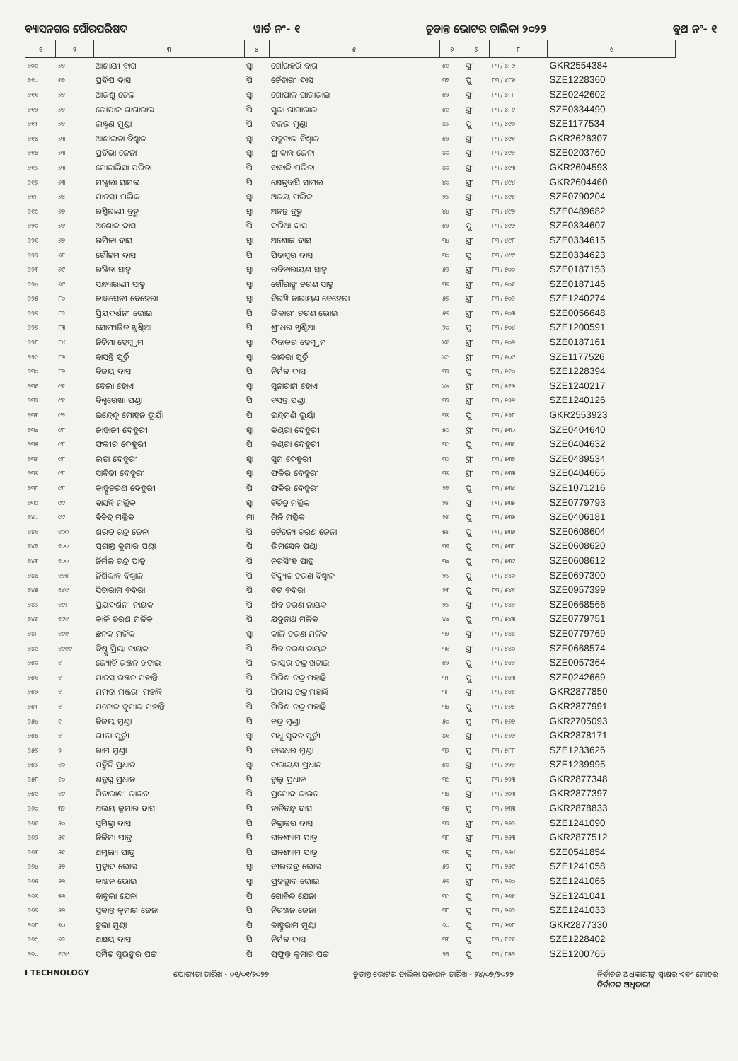ବ୍ୟାସନଗର ପୌରପରିଷଦ ୱାର୍ଡ ନଂ- ୧ ଚୂଡାନ୍ତ ଭୋଟର ତାଲିକା ୨୦୨୨ ବୁଥ ନଂ- ୧
| ୧ | ୨ | ୩ | ୪ | ୫ | ୬ | ୭ | ୮ | ୯ |
| --- | --- | --- | --- | --- | --- | --- | --- | --- |
| ୨୦୯ | ୬୨ | ଆଶାୟୀ ବାଗ | ସ୍ୱା | ଗୌରହରି ବାଗ | ୫୯ | ସ୍ତ୍ରୀ | ୮୩ / ୪୮୬ | GKR2554384 |
| ୨୧୦ | ୬୨ | ପ୍ରଦିପ ଦାସ | ପି | ଚୈତାରୀ ଦାସ | ୩୨ | ପୁ | ୮୩ / ୪୮୭ | SZE1228360 |
| ୨୧୧ | ୬୨ | ଆରଶୁ ଟେଲ | ସ୍ୱା | ଗୋପାଳ ଗାଗାରାଇ | ୫୨ | ସ୍ତ୍ରୀ | ୮୩ / ୪୮୮ | SZE0242602 |
| ୨୧୨ | ୬୨ | ଗୋପାଳ ଗାଗାରାଇ | ପି | ସୁରା ଗାଗାରାଇ | ୫୯ | ସ୍ତ୍ରୀ | ୮୩ / ୪୮୯ | SZE0334490 |
| ୨୧୩ | ୬୨ | ଲକ୍ଷ୍ମଣ ମୁଣ୍ଡା | ପି | ବଳଭ ମୁଣ୍ଡା | ୪୭ | ପୁ | ୮୩ / ୪୯୦ | SZE1177534 |
| ୨୧୪ | ୬୩ | ଆଶାଲତା ବିଶ୍ୱାଳ | ସ୍ୱା | ପଦ୍ମନାଭ ବିଶ୍ୱାଳ | ୫୨ | ସ୍ତ୍ରୀ | ୮୩ / ୪୯୧ | GKR2626307 |
| ୨୧୫ | ୬୩ | ପ୍ରତିଭା ଜେନା | ସ୍ୱା | ଶ୍ରୀକାନ୍ତ ଜେନା | ୪୦ | ସ୍ତ୍ରୀ | ୮୩ / ୪୯୨ | SZE0203760 |
| ୨୧୬ | ୬୩ | ମୋନାଲିସା ପରିଡା | ପି | ବାବାଜି ପରିଡା | ୪୦ | ସ୍ତ୍ରୀ | ୮୩ / ୪୯୩ | GKR2604593 |
| ୨୧୭ | ୬୩ | ମଞ୍ଜୁଲା ସାମଲ | ପି | କ୍ଷେତ୍ରବାସି ସାମଲ | ୪୦ | ସ୍ତ୍ରୀ | ୮୩ / ୪୯୪ | GKR2604460 |
| ୨୧୮ | ୬୪ | ମାନସୀ ମଲିକ | ସ୍ୱା | ଅଜୟ ମଲିକ | ୨୭ | ସ୍ତ୍ରୀ | ୮୩ / ୪୯୫ | SZE0790204 |
| ୨୧୯ | ୬୭ | ରଶ୍ମିରାଣୀ ବ୍ରହ୍ମ | ସ୍ୱା | ଅନନ୍ତ ବ୍ରହ୍ମ | ୪୪ | ସ୍ତ୍ରୀ | ୮୩ / ୪୯୬ | SZE0489682 |
| ୨୨୦ | ୬୭ | ଅଶୋକ ଦାସ | ପି | ଦରିଆ ଦାସ | ୫୨ | ପୁ | ୮୩ / ୪୯୭ | SZE0334607 |
| ୨୨୧ | ୬୭ | ଉର୍ମିଳା ଦାସ | ସ୍ୱା | ଅଶୋକ ଦାସ | ୩୪ | ସ୍ତ୍ରୀ | ୮୩ / ୪୯୮ | SZE0334615 |
| ୨୨୨ | ୬୮ | ଗୌତମ ଦାସ | ପି | ପିତାମ୍ବର ଦାସ | ୩୦ | ପୁ | ୮୩ / ୪୯୯ | SZE0334623 |
| ୨୨୩ | ୬୯ | ରଞ୍ଜିତା ସାହୁ | ସ୍ୱା | ରବିନାରାୟଣ ସାହୁ | ୫୨ | ସ୍ତ୍ରୀ | ୮୩ / ୫୦୦ | SZE0187153 |
| ୨୨୪ | ୬୯ | ସନ୍ଧ୍ୟାରାଣୀ ସାହୁ | ସ୍ୱା | ଗୌରାଙ୍ଗ ଚରଣ ସାହୁ | ୩୭ | ସ୍ତ୍ରୀ | ୮୩ / ୫୦୧ | SZE0187146 |
| ୨୨୫ | ୮୦ | ଜାଜ୍ଞସେନୀ ବେହେରା | ସ୍ୱା | ବିରଞ୍ଚି ନାରାୟଣ ବେହେରା | ୫୭ | ସ୍ତ୍ରୀ | ୮୩ / ୫୦୨ | SZE1240274 |
| ୨୨୬ | ୮୨ | ପ୍ରିୟଦର୍ଶନୀ ଭୋଇ | ପି | ଭିକାରୀ ଚରଣ ଭୋଇ | ୫୬ | ସ୍ତ୍ରୀ | ୮୩ / ୫୦୩ | SZE0056648 |
| ୨୨୭ | ୮୩ | ସୋମ୍ୟଜିତ ଖୁଣ୍ଟିଆ | ପି | ଶ୍ରୀଧର ଖୁଣ୍ଟିଆ | ୨୦ | ପୁ | ୮୩ / ୫୦୪ | SZE1200591 |
| ୨୨୮ | ୮୪ | ନିତିମା ହେମ୍ବ୍ରମ | ସ୍ୱା | ଦିବାକର ହେମ୍ବ୍ରମ | ୪୧ | ସ୍ତ୍ରୀ | ୮୩ / ୫୦୭ | SZE0187161 |
| ୨୨୯ | ୮୬ | ବାସନ୍ତି ପୂର୍ତ୍ତି | ସ୍ୱା | କାନ୍ଦରା ପୂର୍ତ୍ତି | ୪୯ | ସ୍ତ୍ରୀ | ୮୩ / ୫୦୯ | SZE1177526 |
| ୨୩୦ | ୮୭ | ବିଜୟ ଦାସ | ପି | ନିର୍ମଳ ଦାସ | ୩୨ | ପୁ | ୮୩ / ୫୧୦ | SZE1228394 |
| ୨୩୧ | ୯୧ | ବେଲା ହୋଏ | ସ୍ୱା | ସୁନାରାମ ହୋଏ | ୪୪ | ସ୍ତ୍ରୀ | ୮୩ / ୫୧୬ | SZE1240217 |
| ୨୩୨ | ୯୧ | ବିଶ୍ୱରେଖା ପଣ୍ଡା | ପି | ବସନ୍ତ ପଣ୍ଡା | ୩୨ | ସ୍ତ୍ରୀ | ୮୩ / ୫୨୭ | SZE1240126 |
| ୨୩୩ | ୯୨ | ଇନ୍ଦ୍ରେନ୍ଦୁ ମୋହନ ଭୂୟାଁ | ପି | ଇନ୍ଦ୍ରମଣି ଭୂୟାଁ | ୩୬ | ପୁ | ୮୩ / ୫୨୮ | GKR2553923 |
| ୨୩୪ | ୯୮ | ଜାହାଜୀ ଦେହୁରୀ | ସ୍ୱା | କଣ୍ଡରା ଦେହୁରୀ | ୫୯ | ସ୍ତ୍ରୀ | ୮୩ / ୫୩୦ | SZE0404640 |
| ୨୩୫ | ୯୮ | ଫକୀର ଦେହୁରୀ | ପି | କଣ୍ଡରା ଦେହୁରୀ | ୩୯ | ପୁ | ୮୩ / ୫୩୧ | SZE0404632 |
| ୨୩୬ | ୯୮ | ଲତା ଦେହୁରୀ | ସ୍ୱା | ସୁମ ଦେହୁରୀ | ୩୯ | ସ୍ତ୍ରୀ | ୮୩ / ୫୩୨ | SZE0489534 |
| ୨୩୭ | ୯୮ | ସାବିତ୍ରୀ ଦେହୁରୀ | ସ୍ୱା | ଫକିର ଦେହୁରୀ | ୩୭ | ସ୍ତ୍ରୀ | ୮୩ / ୫୩୩ | SZE0404665 |
| ୨୩୮ | ୯୮ | କାହ୍ନୁଚରଣ ଦେହୁରୀ | ପି | ଫକିର ଦେହୁରୀ | ୨୨ | ପୁ | ୮୩ / ୫୩୪ | SZE1071216 |
| ୨୩୯ | ୯୯ | ବାସନ୍ତି ମଲ୍ଲିକ | ସ୍ୱା | ବିଚିତ୍ର ମଲ୍ଲିକ | ୨୬ | ସ୍ତ୍ରୀ | ୮୩ / ୫୩୫ | SZE0779793 |
| ୨୪୦ | ୯୯ | ବିଚିତ୍ର ମଲ୍ଲିକ | ମା | ମିନି ମଲ୍ଲିକ | ୨୭ | ପୁ | ୮୩ / ୫୩୬ | SZE0406181 |
| ୨୪୧ | ୧୦୦ | ଶରତ ଚନ୍ଦ୍ର ଜେନା | ପି | ଚୈତନ୍ୟ ଚରଣ ଜେନା | ୫୬ | ପୁ | ୮୩ / ୫୩୭ | SZE0608604 |
| ୨୪୨ | ୧୦୦ | ପ୍ରଶାନ୍ତ କୁମାର ପଣ୍ଡା | ପି | ଭିମସେନ ପଣ୍ଡା | ୩୧ | ପୁ | ୮୩ / ୫୩୮ | SZE0608620 |
| ୨୪୩ | ୧୦୦ | ନିର୍ମଳ ଚନ୍ଦ୍ର ପାତ୍ର | ପି | ନରସିଂହ ପାତ୍ର | ୩୪ | ପୁ | ୮୩ / ୫୩୯ | SZE0608612 |
| ୨୪୪ | ୧୨୫ | ନିଶିକାନ୍ତ ବିଶ୍ୱାଳ | ପି | ବିଦ୍ୟୁତ ଚରଣ ବିଶ୍ୱାଳ | ୨୬ | ପୁ | ୮୩ / ୫୪୦ | SZE0697300 |
| ୨୪୫ | ୧୪୯ | ସିତାରାମ ବଦରା | ପି | ବଟ ବଦରା | ୨୩ | ପୁ | ୮୩ / ୫୪୧ | SZE0957399 |
| ୨୪୬ | ୧୯୮ | ପ୍ରିୟଦର୍ଶନୀ ନାୟକ | ପି | ଶିବ ଚରଣ ନାୟକ | ୨୭ | ସ୍ତ୍ରୀ | ୮୩ / ୫୪୨ | SZE0668566 |
| ୨୪୭ | ୧୯୯ | କାଳି ଚରଣ ମଳିକ | ପି | ଯଦୁନାଥ ମଳିକ | ୪୪ | ପୁ | ୮୩ / ୫୪୩ | SZE0779751 |
| ୨୪୮ | ୧୯୯ | ଛନକ ମଳିକ | ସ୍ୱା | କାଳି ଚରଣ ମଳିକ | ୩୨ | ସ୍ତ୍ରୀ | ୮୩ / ୫୪୪ | SZE0779769 |
| ୨୪୯ | ୧୯୯୯ | ବିଷ୍ଣୁ ପ୍ରିୟା ନାୟକ | ପି | ଶିବ ଚରଣ ନାୟକ | ୩୧ | ସ୍ତ୍ରୀ | ୮୩ / ୫୪୦ | SZE0668574 |
| ୨୫୦ | ୧ | ଜ୍ୟୋତି ରଞ୍ଜନ ଖଟାଇ | ପି | ଭାସ୍କର ଚନ୍ଦ୍ର ଖଟାଇ | ୫୨ | ପୁ | ୮୩ / ୫୫୨ | SZE0057364 |
| ୨୫୧ | ୧ | ମାନସ ରଞ୍ଜନ ମହାନ୍ତି | ପି | ଗିରିଶ ଚନ୍ଦ୍ର ମହାନ୍ତି | ୩୩ | ପୁ | ୮୩ / ୫୫୩ | SZE0242669 |
| ୨୫୨ | ୧ | ମମତା ମଞ୍ଜରୀ ମହାନ୍ତି | ପି | ଗିରୀସ ଚନ୍ଦ୍ର ମହାନ୍ତି | ୩୮ | ସ୍ତ୍ରୀ | ୮୩ / ୫୫୫ | GKR2877850 |
| ୨୫୩ | ୧ | ମନୋଜ କୁମାର ମହାନ୍ତି | ପି | ଗିରିଶ ଚନ୍ଦ୍ର ମହାନ୍ତି | ୩୫ | ପୁ | ୮୩ / ୫୬୫ | GKR2877991 |
| ୨୫୪ | ୧ | ବିଜୟ ମୁଣ୍ଡା | ପି | ଚନ୍ଦ୍ର ମୁଣ୍ଡା | ୫୦ | ପୁ | ୮୩ / ୫୬୭ | GKR2705093 |
| ୨୫୫ | ୧ | ଗୀତା ପୂର୍ତ୍ତୀ | ସ୍ୱା | ମଧୁ ସୁଦନ ପୂର୍ତ୍ତୀ | ୪୧ | ସ୍ତ୍ରୀ | ୮୩ / ୫୬୭ | GKR2878171 |
| ୨୫୬ | ୨ | ରାମ ମୁଣ୍ଡା | ପି | ବାଇଧର ମୁଣ୍ଡା | ୩୨ | ପୁ | ୮୩ / ୫୮୮ | SZE1233626 |
| ୨୫୭ | ୧୦ | ପଦ୍ମିନି ପ୍ରଧାନ | ସ୍ୱା | ନାରାୟଣ ପ୍ରଧାନ | ୫୦ | ସ୍ତ୍ରୀ | ୮୩ / ୬୨୨ | SZE1239995 |
| ୨୫୮ | ୧୦ | ଶତ୍ରୁଘ୍ନ ପ୍ରଧାନ | ପି | ବୁଲୁ ପ୍ରଧାନ | ୩୯ | ପୁ | ୮୩ / ୬୨୩ | GKR2877348 |
| ୨୫୯ | ୧୯ | ମିତାରାଣୀ ରାଉତ | ପି | ପ୍ରମୋଦ ରାଉତ | ୩୫ | ସ୍ତ୍ରୀ | ୮୩ / ୬୦୩ | GKR2877397 |
| ୨୬୦ | ୩୨ | ଅଭୟ କୁମାର ଦାସ | ପି | ହାଡିବନ୍ଧୁ ଦାସ | ୩୫ | ପୁ | ୮୩ / ୬୩୩ | GKR2878833 |
| ୨୬୧ | ୫୦ | ସୁମିତ୍ରା ଦାସ | ପି | ନିତ୍ରାକର ଦାସ | ୩୨ | ସ୍ତ୍ରୀ | ୮୩ / ୬୫୨ | SZE1241090 |
| ୨୬୨ | ୫୧ | ନିଳିମା ପାତ୍ର | ପି | ଘନଶ୍ୟାମ ପାତ୍ର | ୩୮ | ସ୍ତ୍ରୀ | ୮୩ / ୬୫୩ | GKR2877512 |
| ୨୬୩ | ୫୧ | ଅମୂଲ୍ୟ ପାତ୍ର | ପି | ଘନଶ୍ୟାମ ପାତ୍ର | ୩୬ | ପୁ | ୮୩ / ୬୫୪ | SZE0541854 |
| ୨୬୪ | ୫୬ | ପ୍ରହ୍ଲାଦ ଭୋଇ | ସ୍ୱା | ବୀରଭଦ୍ର ଭୋଇ | ୫୨ | ପୁ | ୮୩ / ୬୫୯ | SZE1241058 |
| ୨୬୫ | ୫୬ | କାଞ୍ଚନ ଭୋଇ | ସ୍ୱା | ପ୍ରହଲ୍ଲାଦ ଭୋଇ | ୫୭ | ସ୍ତ୍ରୀ | ୮୩ / ୬୬୦ | SZE1241066 |
| ୨୬୬ | ୫୬ | ବାବୁଲା ଯେନା | ପି | ଗୋବିନ୍ଦ ଯେନା | ୩୯ | ପୁ | ୮୩ / ୬୬୧ | SZE1241041 |
| ୨୬୭ | ୫୬ | ସୁକାନ୍ତ କୁମାର ଜେନା | ପି | ନିରଞ୍ଜନ ଜେନା | ୩୮ | ପୁ | ୮୩ / ୬୬୨ | SZE1241033 |
| ୨୬୮ | ୬୦ | ଟୁଲା ମୁଣ୍ଡା | ପି | କାହ୍ନୁରାମ ମୁଣ୍ଡା | ୬୦ | ପୁ | ୮୩ / ୬୭୮ | GKR2877330 |
| ୨୬୯ | ୬୨ | ଅକ୍ଷୟ ଦାସ | ପି | ନିର୍ମଳ ଦାସ | ୩୩ | ପୁ | ୮୩ / ୮୧୧ | SZE1228402 |
| ୨୭୦ | ୧୯୯ | ସମ୍ପିତ ସୁଭଙ୍କର ପଟ୍ଟ | ପି | ପ୍ରଫୁଲ୍ଲ କୁମାର ପଟ୍ଟ | ୨୨ | ପୁ | ୮୩ / ୮୫୨ | SZE1200765 |
I TECHNOLOGY ଯୋଗ୍ୟତା ତାରିଖ - ୦୧/୦୧/୨୦୨୨ ଚୂଡାନ୍ତ ଭୋଟର ତାଲିକା ପ୍ରକାଶନ ତାରିଖ - ୨୪/୦୨/୨୦୨୨ ନିର୍ବାଚନ ଅଧିକାରୀଙ୍କ ସ୍ୱାକ୍ଷର ଏବଂ ମୋହର
ନିର୍ବାଚନ ଅଧିକାରୀ